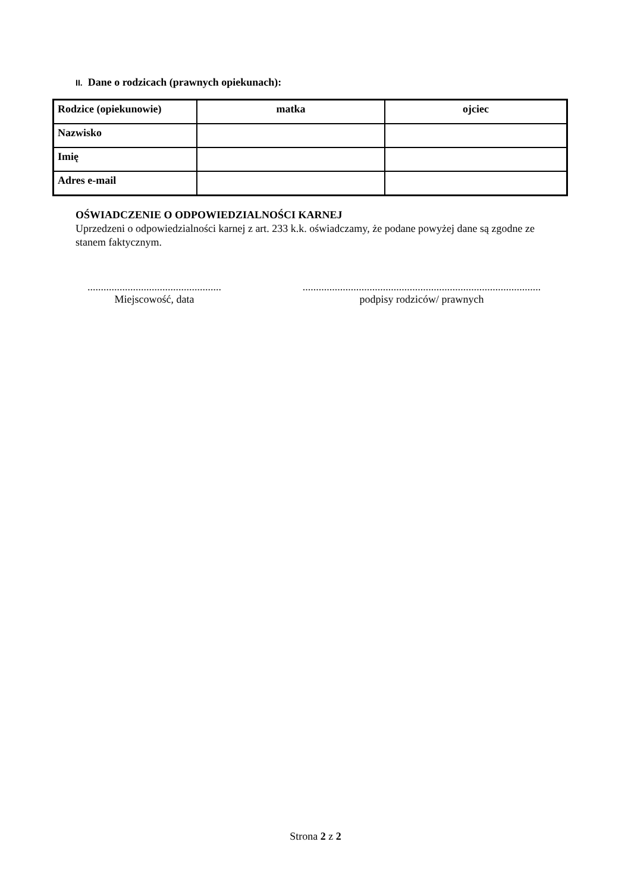II. Dane o rodzicach (prawnych opiekunach):
| Rodzice (opiekunowie) | matka | ojciec |
| --- | --- | --- |
| Nazwisko | | |
| Imię | | |
| Adres e-mail | | |
OŚWIADCZENIE O ODPOWIEDZIALNOŚCI KARNEJ
Uprzedzeni o odpowiedzialności karnej z art. 233 k.k. oświadczamy, że podane powyżej dane są zgodne ze stanem faktycznym.
..................................................
Miejscowość, data
.........................................................................................
podpisy rodziców/ prawnych
Strona 2 z 2